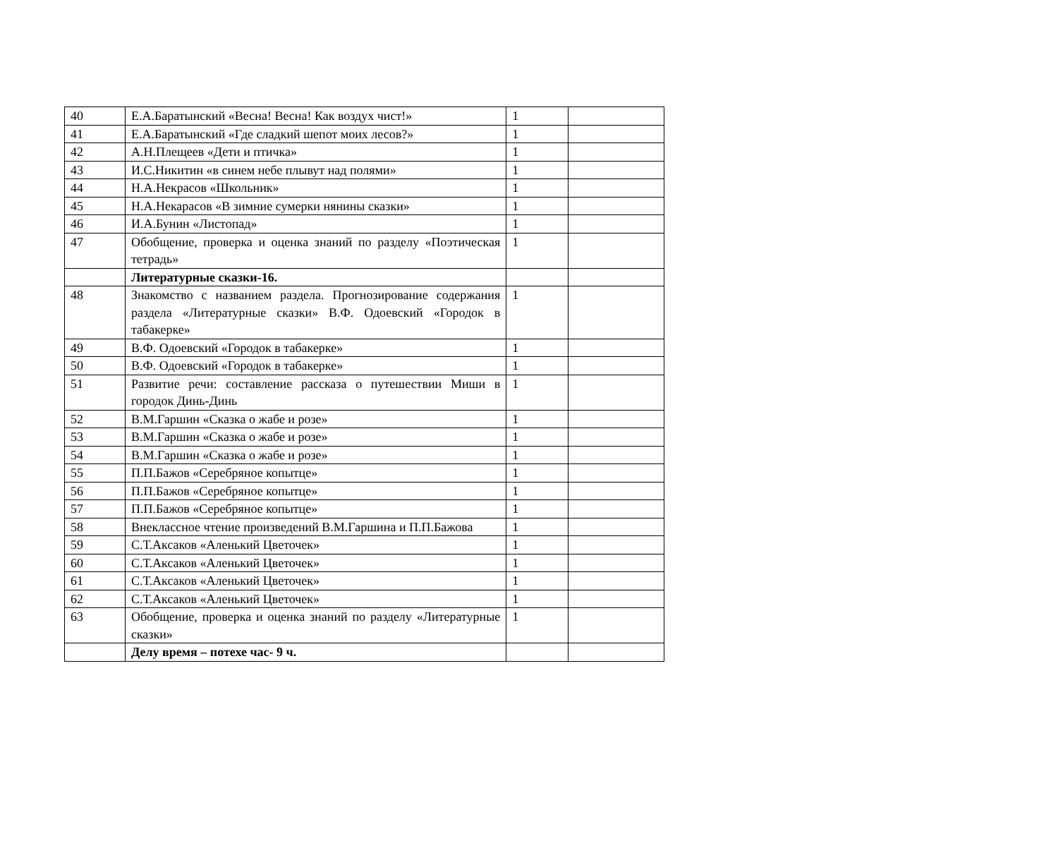| 40 | Е.А.Баратынский «Весна! Весна! Как воздух чист!» | 1 | |
| 41 | Е.А.Баратынский «Где сладкий шепот моих лесов?» | 1 | |
| 42 | А.Н.Плещеев «Дети и птичка» | 1 | |
| 43 | И.С.Никитин «в синем небе плывут над полями» | 1 | |
| 44 | Н.А.Некрасов «Школьник» | 1 | |
| 45 | Н.А.Некарасов «В зимние сумерки нянины сказки» | 1 | |
| 46 | И.А.Бунин «Листопад» | 1 | |
| 47 | Обобщение, проверка и оценка знаний по разделу «Поэтическая тетрадь» | 1 | |
| | Литературные сказки-16. | | |
| 48 | Знакомство с названием раздела. Прогнозирование содержания раздела «Литературные сказки» В.Ф. Одоевский «Городок в табакерке» | 1 | |
| 49 | В.Ф. Одоевский «Городок в табакерке» | 1 | |
| 50 | В.Ф. Одоевский «Городок в табакерке» | 1 | |
| 51 | Развитие речи: составление рассказа о путешествии Миши в городок Динь-Динь | 1 | |
| 52 | В.М.Гаршин «Сказка о жабе и розе» | 1 | |
| 53 | В.М.Гаршин «Сказка о жабе и розе» | 1 | |
| 54 | В.М.Гаршин «Сказка о жабе и розе» | 1 | |
| 55 | П.П.Бажов «Серебряное копытце» | 1 | |
| 56 | П.П.Бажов «Серебряное копытце» | 1 | |
| 57 | П.П.Бажов «Серебряное копытце» | 1 | |
| 58 | Внеклассное чтение произведений В.М.Гаршина и П.П.Бажова | 1 | |
| 59 | С.Т.Аксаков «Аленький Цветочек» | 1 | |
| 60 | С.Т.Аксаков «Аленький Цветочек» | 1 | |
| 61 | С.Т.Аксаков «Аленький Цветочек» | 1 | |
| 62 | С.Т.Аксаков «Аленький Цветочек» | 1 | |
| 63 | Обобщение, проверка и оценка знаний по разделу «Литературные сказки» | 1 | |
| | Делу время – потехе час- 9 ч. | | |